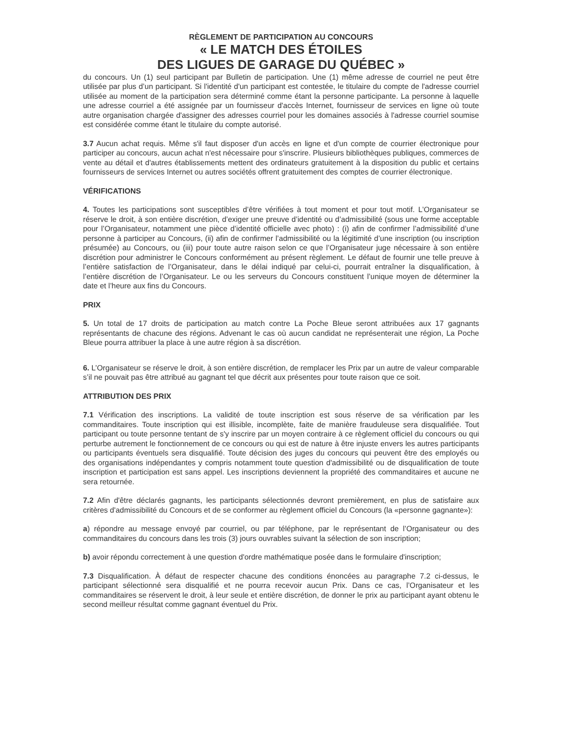RÈGLEMENT DE PARTICIPATION AU CONCOURS
« LE MATCH DES ÉTOILES
DES LIGUES DE GARAGE DU QUÉBEC »
du concours. Un (1) seul participant par Bulletin de participation. Une (1) même adresse de courriel ne peut être utilisée par plus d’un participant. Si l'identité d'un participant est contestée, le titulaire du compte de l'adresse courriel utilisée au moment de la participation sera déterminé comme étant la personne participante. La personne à laquelle une adresse courriel a été assignée par un fournisseur d'accès Internet, fournisseur de services en ligne où toute autre organisation chargée d'assigner des adresses courriel pour les domaines associés à l'adresse courriel soumise est considérée comme étant le titulaire du compte autorisé.
3.7 Aucun achat requis. Même s'il faut disposer d'un accès en ligne et d'un compte de courrier électronique pour participer au concours, aucun achat n'est nécessaire pour s'inscrire. Plusieurs bibliothèques publiques, commerces de vente au détail et d'autres établissements mettent des ordinateurs gratuitement à la disposition du public et certains fournisseurs de services Internet ou autres sociétés offrent gratuitement des comptes de courrier électronique.
VÉRIFICATIONS
4. Toutes les participations sont susceptibles d’être vérifiées à tout moment et pour tout motif. L’Organisateur se réserve le droit, à son entière discrétion, d’exiger une preuve d’identité ou d’admissibilité (sous une forme acceptable pour l’Organisateur, notamment une pièce d’identité officielle avec photo) : (i) afin de confirmer l’admissibilité d’une personne à participer au Concours, (ii) afin de confirmer l’admissibilité ou la légitimité d’une inscription (ou inscription présumée) au Concours, ou (iii) pour toute autre raison selon ce que l’Organisateur juge nécessaire à son entière discrétion pour administrer le Concours conformément au présent règlement. Le défaut de fournir une telle preuve à l’entière satisfaction de l’Organisateur, dans le délai indiqué par celui-ci, pourrait entraîner la disqualification, à l’entière discrétion de l’Organisateur. Le ou les serveurs du Concours constituent l’unique moyen de déterminer la date et l’heure aux fins du Concours.
PRIX
5. Un total de 17 droits de participation au match contre La Poche Bleue seront attribuées aux 17 gagnants représentants de chacune des régions. Advenant le cas où aucun candidat ne représenterait une région, La Poche Bleue pourra attribuer la place à une autre région à sa discrétion.
6. L’Organisateur se réserve le droit, à son entière discrétion, de remplacer les Prix par un autre de valeur comparable s’il ne pouvait pas être attribué au gagnant tel que décrit aux présentes pour toute raison que ce soit.
ATTRIBUTION DES PRIX
7.1 Vérification des inscriptions. La validité de toute inscription est sous réserve de sa vérification par les commanditaires. Toute inscription qui est illisible, incomplète, faite de manière frauduleuse sera disqualifiée. Tout participant ou toute personne tentant de s'y inscrire par un moyen contraire à ce règlement officiel du concours ou qui perturbe autrement le fonctionnement de ce concours ou qui est de nature à être injuste envers les autres participants ou participants éventuels sera disqualifié. Toute décision des juges du concours qui peuvent être des employés ou des organisations indépendantes y compris notamment toute question d'admissibilité ou de disqualification de toute inscription et participation est sans appel. Les inscriptions deviennent la propriété des commanditaires et aucune ne sera retournée.
7.2 Afin d'être déclarés gagnants, les participants sélectionnés devront premièrement, en plus de satisfaire aux critères d'admissibilité du Concours et de se conformer au règlement officiel du Concours (la «personne gagnante»):
a) répondre au message envoyé par courriel, ou par téléphone, par le représentant de l’Organisateur ou des commanditaires du concours dans les trois (3) jours ouvrables suivant la sélection de son inscription;
b) avoir répondu correctement à une question d'ordre mathématique posée dans le formulaire d'inscription;
7.3 Disqualification. À défaut de respecter chacune des conditions énoncées au paragraphe 7.2 ci-dessus, le participant sélectionné sera disqualifié et ne pourra recevoir aucun Prix. Dans ce cas, l’Organisateur et les commanditaires se réservent le droit, à leur seule et entière discrétion, de donner le prix au participant ayant obtenu le second meilleur résultat comme gagnant éventuel du Prix.